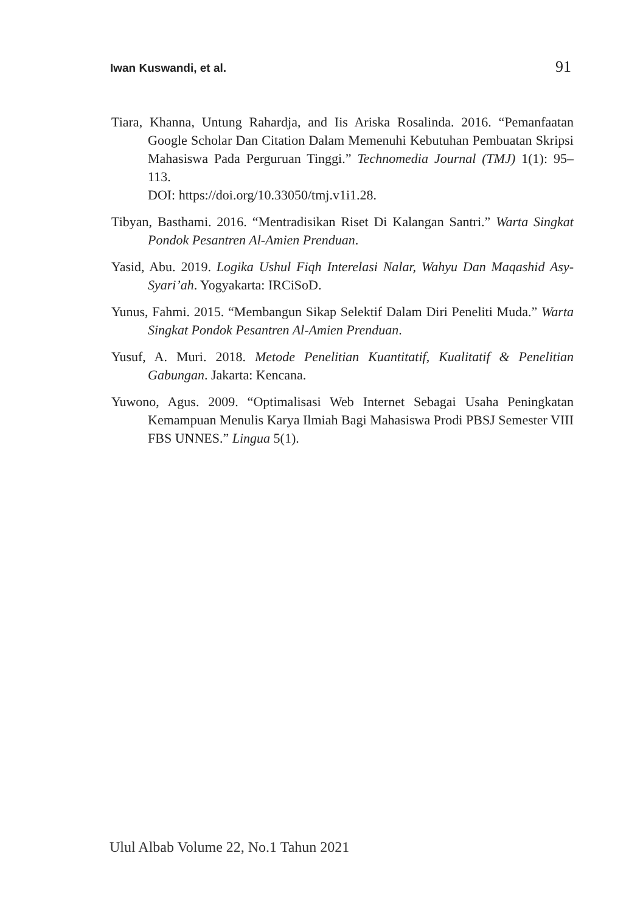Iwan Kuswandi, et al. 91
Tiara, Khanna, Untung Rahardja, and Iis Ariska Rosalinda. 2016. “Pemanfaatan Google Scholar Dan Citation Dalam Memenuhi Kebutuhan Pembuatan Skripsi Mahasiswa Pada Perguruan Tinggi.” Technomedia Journal (TMJ) 1(1): 95–113.
DOI: https://doi.org/10.33050/tmj.v1i1.28.
Tibyan, Basthami. 2016. “Mentradisikan Riset Di Kalangan Santri.” Warta Singkat Pondok Pesantren Al-Amien Prenduan.
Yasid, Abu. 2019. Logika Ushul Fiqh Interelasi Nalar, Wahyu Dan Maqashid Asy-Syari’ah. Yogyakarta: IRCiSoD.
Yunus, Fahmi. 2015. “Membangun Sikap Selektif Dalam Diri Peneliti Muda.” Warta Singkat Pondok Pesantren Al-Amien Prenduan.
Yusuf, A. Muri. 2018. Metode Penelitian Kuantitatif, Kualitatif & Penelitian Gabungan. Jakarta: Kencana.
Yuwono, Agus. 2009. “Optimalisasi Web Internet Sebagai Usaha Peningkatan Kemampuan Menulis Karya Ilmiah Bagi Mahasiswa Prodi PBSJ Semester VIII FBS UNNES.” Lingua 5(1).
Ulul Albab Volume 22, No.1 Tahun 2021